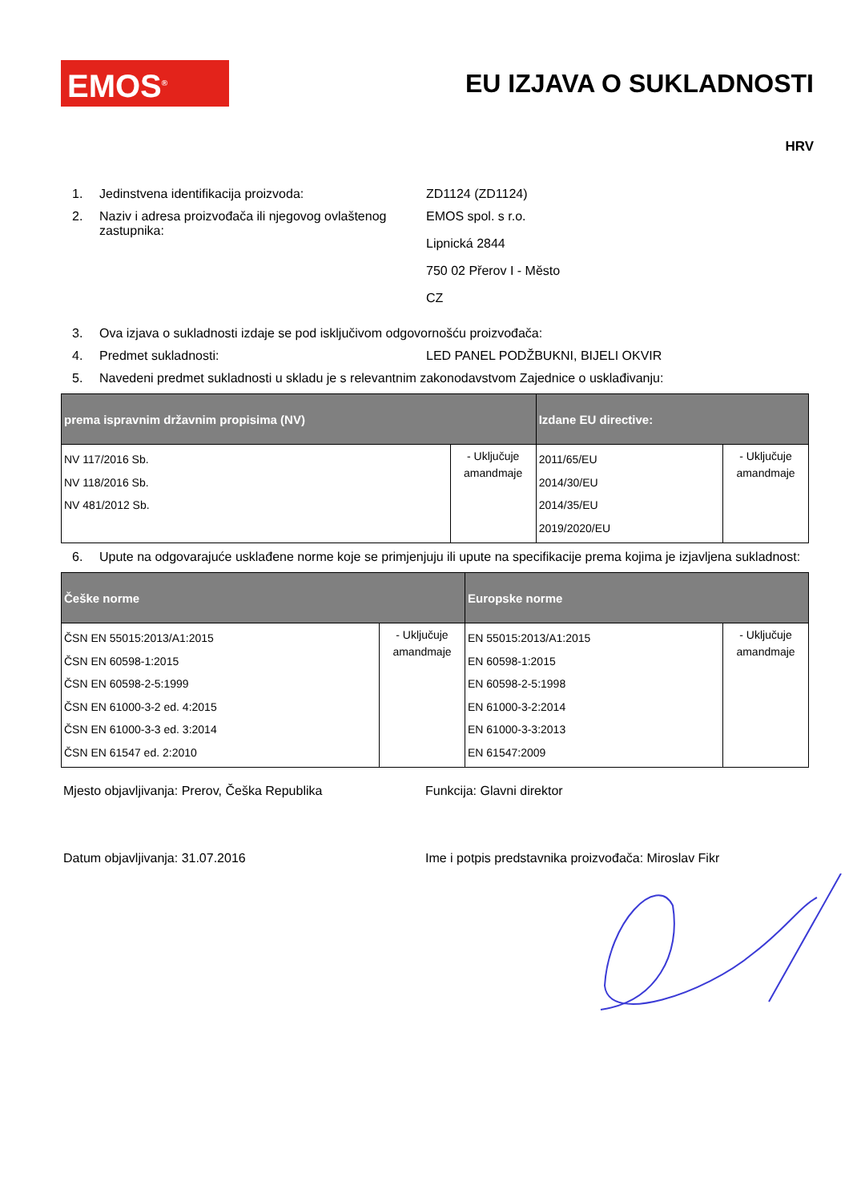EMOS<sup>®</sup>
EU IZJAVA O SUKLADNOSTI
HRV
1. Jedinstvena identifikacija proizvoda: ZD1124 (ZD1124)
2. Naziv i adresa proizvođača ili njegovog ovlaštenog zastupnika:
EMOS spol. s r.o.
Lipnická 2844
750 02 Přerov I - Město
CZ
3. Ova izjava o sukladnosti izdaje se pod isključivom odgovornošću proizvođača:
4. Predmet sukladnosti: LED PANEL PODŽBUKNI, BIJELI OKVIR
5. Navedeni predmet sukladnosti u skladu je s relevantnim zakonodavstvom Zajednice o usklađivanju:
| prema ispravnim državnim propisima (NV) | | Izdane EU directive: | |
| --- | --- | --- | --- |
| NV 117/2016 Sb. NV 118/2016 Sb. NV 481/2012 Sb. | - Uključuje amandmaje | 2011/65/EU 2014/30/EU 2014/35/EU 2019/2020/EU | - Uključuje amandmaje |
6. Upute na odgovarajuće usklađene norme koje se primjenjuju ili upute na specifikacije prema kojima je izjavljena sukladnost:
| Češke norme | | Europske norme | |
| --- | --- | --- | --- |
| ČSN EN 55015:2013/A1:2015 ČSN EN 60598-1:2015 ČSN EN 60598-2-5:1999 ČSN EN 61000-3-2 ed. 4:2015 ČSN EN 61000-3-3 ed. 3:2014 ČSN EN 61547 ed. 2:2010 | - Uključuje amandmaje | EN 55015:2013/A1:2015 EN 60598-1:2015 EN 60598-2-5:1998 EN 61000-3-2:2014 EN 61000-3-3:2013 EN 61547:2009 | - Uključuje amandmaje |
Mjesto objavljivanja: Prerov, Češka Republika Funkcija: Glavni direktor
Datum objavljivanja: 31.07.2016 Ime i potpis predstavnika proizvođača: Miroslav Fikr